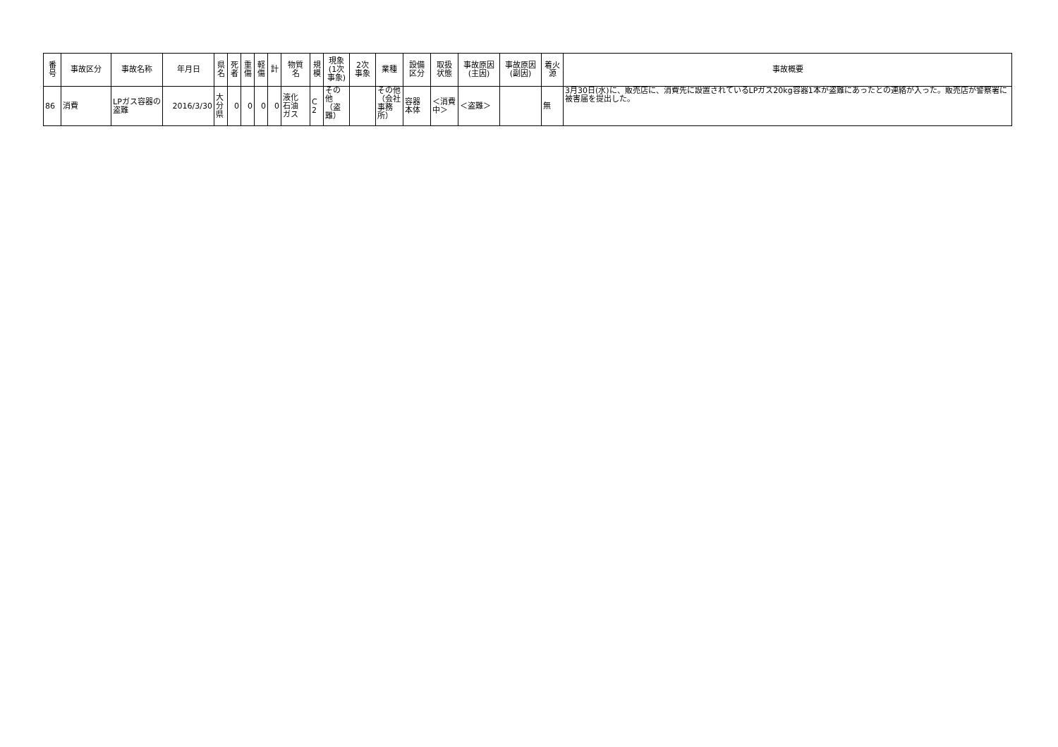| 番 号 | 事故区分 | 事故名称 | 年月日 | 県 名 | 死 者 | 重 傷 | 軽 傷 | 計 | 物質 名 | 規 模 | 現象 (1次 事象) | 2次 事象 | 業種 | 設備 区分 | 取扱 状態 | 事故原因 (主因) | 事故原因 (副因) | 着火 源 | 事故概要 |
| --- | --- | --- | --- | --- | --- | --- | --- | --- | --- | --- | --- | --- | --- | --- | --- | --- | --- | --- | --- |
| 86 | 消費 | LPガス容器の盗難 | 2016/3/30 | 大 分 県 | 0 | 0 | 0 | 0 | 液化 石油 ガス | C 2 | その他（盗難） | | その他（会社事務所） | 容器 本体 | ＜消費中＞ | ＜盗難＞ | | 無 | 3月30日(水)に、販売店に、消費先に設置されているLPガス20kg容器1本が盗難にあったとの連絡が入った。販売店が警察署に被害届を提出した。 |